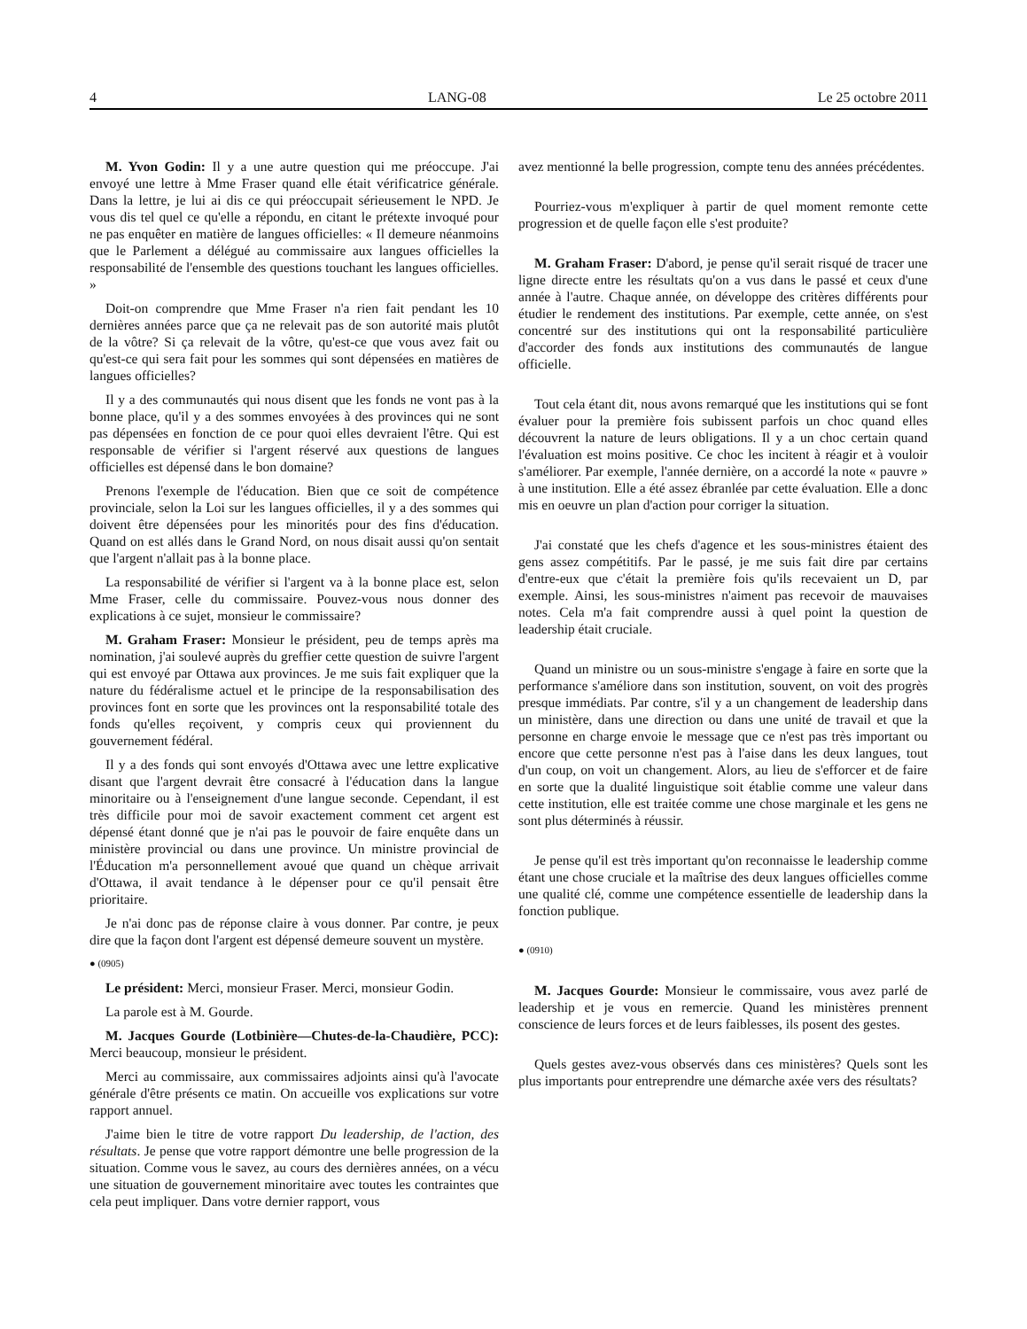4 LANG-08 Le 25 octobre 2011
M. Yvon Godin: Il y a une autre question qui me préoccupe. J'ai envoyé une lettre à Mme Fraser quand elle était vérificatrice générale. Dans la lettre, je lui ai dis ce qui préoccupait sérieusement le NPD. Je vous dis tel quel ce qu'elle a répondu, en citant le prétexte invoqué pour ne pas enquêter en matière de langues officielles: « Il demeure néanmoins que le Parlement a délégué au commissaire aux langues officielles la responsabilité de l'ensemble des questions touchant les langues officielles. »
Doit-on comprendre que Mme Fraser n'a rien fait pendant les 10 dernières années parce que ça ne relevait pas de son autorité mais plutôt de la vôtre? Si ça relevait de la vôtre, qu'est-ce que vous avez fait ou qu'est-ce qui sera fait pour les sommes qui sont dépensées en matières de langues officielles?
Il y a des communautés qui nous disent que les fonds ne vont pas à la bonne place, qu'il y a des sommes envoyées à des provinces qui ne sont pas dépensées en fonction de ce pour quoi elles devraient l'être. Qui est responsable de vérifier si l'argent réservé aux questions de langues officielles est dépensé dans le bon domaine?
Prenons l'exemple de l'éducation. Bien que ce soit de compétence provinciale, selon la Loi sur les langues officielles, il y a des sommes qui doivent être dépensées pour les minorités pour des fins d'éducation. Quand on est allés dans le Grand Nord, on nous disait aussi qu'on sentait que l'argent n'allait pas à la bonne place.
La responsabilité de vérifier si l'argent va à la bonne place est, selon Mme Fraser, celle du commissaire. Pouvez-vous nous donner des explications à ce sujet, monsieur le commissaire?
M. Graham Fraser: Monsieur le président, peu de temps après ma nomination, j'ai soulevé auprès du greffier cette question de suivre l'argent qui est envoyé par Ottawa aux provinces. Je me suis fait expliquer que la nature du fédéralisme actuel et le principe de la responsabilisation des provinces font en sorte que les provinces ont la responsabilité totale des fonds qu'elles reçoivent, y compris ceux qui proviennent du gouvernement fédéral.
Il y a des fonds qui sont envoyés d'Ottawa avec une lettre explicative disant que l'argent devrait être consacré à l'éducation dans la langue minoritaire ou à l'enseignement d'une langue seconde. Cependant, il est très difficile pour moi de savoir exactement comment cet argent est dépensé étant donné que je n'ai pas le pouvoir de faire enquête dans un ministère provincial ou dans une province. Un ministre provincial de l'Éducation m'a personnellement avoué que quand un chèque arrivait d'Ottawa, il avait tendance à le dépenser pour ce qu'il pensait être prioritaire.
Je n'ai donc pas de réponse claire à vous donner. Par contre, je peux dire que la façon dont l'argent est dépensé demeure souvent un mystère.
● (0905)
Le président: Merci, monsieur Fraser. Merci, monsieur Godin.
La parole est à M. Gourde.
M. Jacques Gourde (Lotbinière—Chutes-de-la-Chaudière, PCC): Merci beaucoup, monsieur le président.
Merci au commissaire, aux commissaires adjoints ainsi qu'à l'avocate générale d'être présents ce matin. On accueille vos explications sur votre rapport annuel.
J'aime bien le titre de votre rapport Du leadership, de l'action, des résultats. Je pense que votre rapport démontre une belle progression de la situation. Comme vous le savez, au cours des dernières années, on a vécu une situation de gouvernement minoritaire avec toutes les contraintes que cela peut impliquer. Dans votre dernier rapport, vous
avez mentionné la belle progression, compte tenu des années précédentes.
Pourriez-vous m'expliquer à partir de quel moment remonte cette progression et de quelle façon elle s'est produite?
M. Graham Fraser: D'abord, je pense qu'il serait risqué de tracer une ligne directe entre les résultats qu'on a vus dans le passé et ceux d'une année à l'autre. Chaque année, on développe des critères différents pour étudier le rendement des institutions. Par exemple, cette année, on s'est concentré sur des institutions qui ont la responsabilité particulière d'accorder des fonds aux institutions des communautés de langue officielle.
Tout cela étant dit, nous avons remarqué que les institutions qui se font évaluer pour la première fois subissent parfois un choc quand elles découvrent la nature de leurs obligations. Il y a un choc certain quand l'évaluation est moins positive. Ce choc les incitent à réagir et à vouloir s'améliorer. Par exemple, l'année dernière, on a accordé la note « pauvre » à une institution. Elle a été assez ébranlée par cette évaluation. Elle a donc mis en oeuvre un plan d'action pour corriger la situation.
J'ai constaté que les chefs d'agence et les sous-ministres étaient des gens assez compétitifs. Par le passé, je me suis fait dire par certains d'entre-eux que c'était la première fois qu'ils recevaient un D, par exemple. Ainsi, les sous-ministres n'aiment pas recevoir de mauvaises notes. Cela m'a fait comprendre aussi à quel point la question de leadership était cruciale.
Quand un ministre ou un sous-ministre s'engage à faire en sorte que la performance s'améliore dans son institution, souvent, on voit des progrès presque immédiats. Par contre, s'il y a un changement de leadership dans un ministère, dans une direction ou dans une unité de travail et que la personne en charge envoie le message que ce n'est pas très important ou encore que cette personne n'est pas à l'aise dans les deux langues, tout d'un coup, on voit un changement. Alors, au lieu de s'efforcer et de faire en sorte que la dualité linguistique soit établie comme une valeur dans cette institution, elle est traitée comme une chose marginale et les gens ne sont plus déterminés à réussir.
Je pense qu'il est très important qu'on reconnaisse le leadership comme étant une chose cruciale et la maîtrise des deux langues officielles comme une qualité clé, comme une compétence essentielle de leadership dans la fonction publique.
● (0910)
M. Jacques Gourde: Monsieur le commissaire, vous avez parlé de leadership et je vous en remercie. Quand les ministères prennent conscience de leurs forces et de leurs faiblesses, ils posent des gestes.
Quels gestes avez-vous observés dans ces ministères? Quels sont les plus importants pour entreprendre une démarche axée vers des résultats?